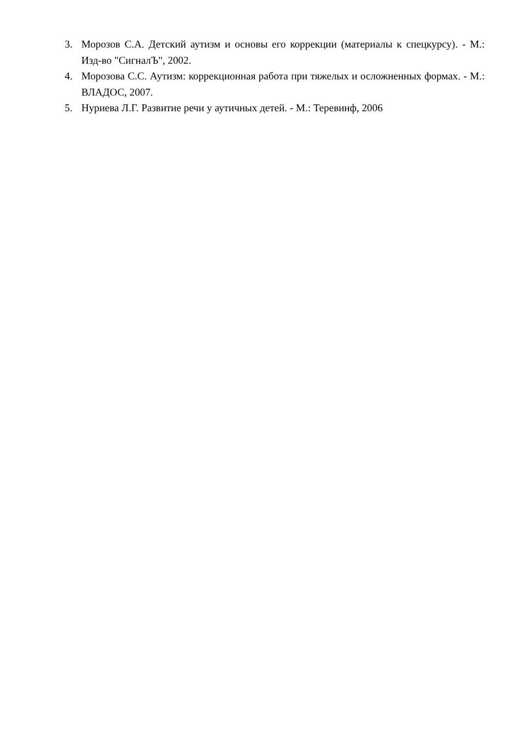3. Морозов С.А. Детский аутизм и основы его коррекции (материалы к спецкурсу). - М.: Изд-во "СигналЪ", 2002.
4. Морозова С.С. Аутизм: коррекционная работа при тяжелых и осложненных формах. - М.: ВЛАДОС, 2007.
5. Нуриева Л.Г. Развитие речи у аутичных детей. - М.: Теревинф, 2006